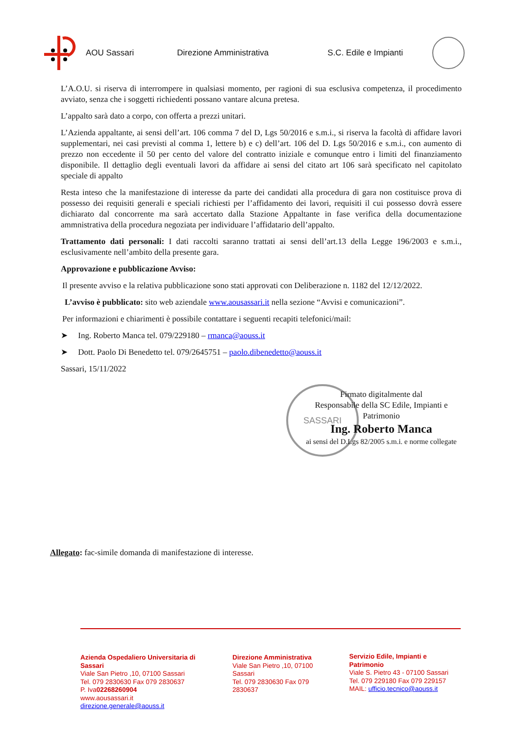AOU Sassari Direzione Amministrativa S.C. Edile e Impianti
L’A.O.U. si riserva di interrompere in qualsiasi momento, per ragioni di sua esclusiva competenza, il procedimento avviato, senza che i soggetti richiedenti possano vantare alcuna pretesa.
L’appalto sarà dato a corpo, con offerta a prezzi unitari.
L’Azienda appaltante, ai sensi dell’art. 106 comma 7 del D, Lgs 50/2016 e s.m.i., si riserva la facoltà di affidare lavori supplementari, nei casi previsti al comma 1, lettere b) e c) dell’art. 106 del D. Lgs 50/2016 e s.m.i., con aumento di prezzo non eccedente il 50 per cento del valore del contratto iniziale e comunque entro i limiti del finanziamento disponibile. Il dettaglio degli eventuali lavori da affidare ai sensi del citato art 106 sarà specificato nel capitolato speciale di appalto
Resta inteso che la manifestazione di interesse da parte dei candidati alla procedura di gara non costituisce prova di possesso dei requisiti generali e speciali richiesti per l’affidamento dei lavori, requisiti il cui possesso dovrà essere dichiarato dal concorrente ma sarà accertato dalla Stazione Appaltante in fase verifica della documentazione ammnistrativa della procedura negoziata per individuare l’affidatario dell’appalto.
Trattamento dati personali: I dati raccolti saranno trattati ai sensi dell’art.13 della Legge 196/2003 e s.m.i., esclusivamente nell’ambito della presente gara.
Approvazione e pubblicazione Avviso:
Il presente avviso e la relativa pubblicazione sono stati approvati con Deliberazione n. 1182 del 12/12/2022.
L’avviso è pubblicato: sito web aziendale www.aousassari.it nella sezione “Avvisi e comunicazioni”.
Per informazioni e chiarimenti è possibile contattare i seguenti recapiti telefonici/mail:
➤ Ing. Roberto Manca tel. 079/229180 – rmanca@aouss.it
➤ Dott. Paolo Di Benedetto tel. 079/2645751 – paolo.dibenedetto@aouss.it
Sassari, 15/11/2022
SASSARI
Firmato digitalmente dal
Responsabile della SC Edile, Impianti e Patrimonio
Ing. Roberto Manca
ai sensi del D.Lgs 82/2005 s.m.i. e norme collegate
Allegato: fac-simile domanda di manifestazione di interesse.
Azienda Ospedaliero Universitaria di Sassari
Viale San Pietro ,10, 07100 Sassari
Tel. 079 2830630 Fax 079 2830637
P. Iva02268260904
www.aousassari.it
direzione.generale@aouss.it
Direzione Amministrativa
Viale San Pietro ,10, 07100 Sassari
Tel. 079 2830630 Fax 079 2830637
Servizio Edile, Impianti e Patrimonio
Viale S. Pietro 43 - 07100 Sassari
Tel. 079 229180 Fax 079 229157
MAIL: ufficio.tecnico@aouss.it